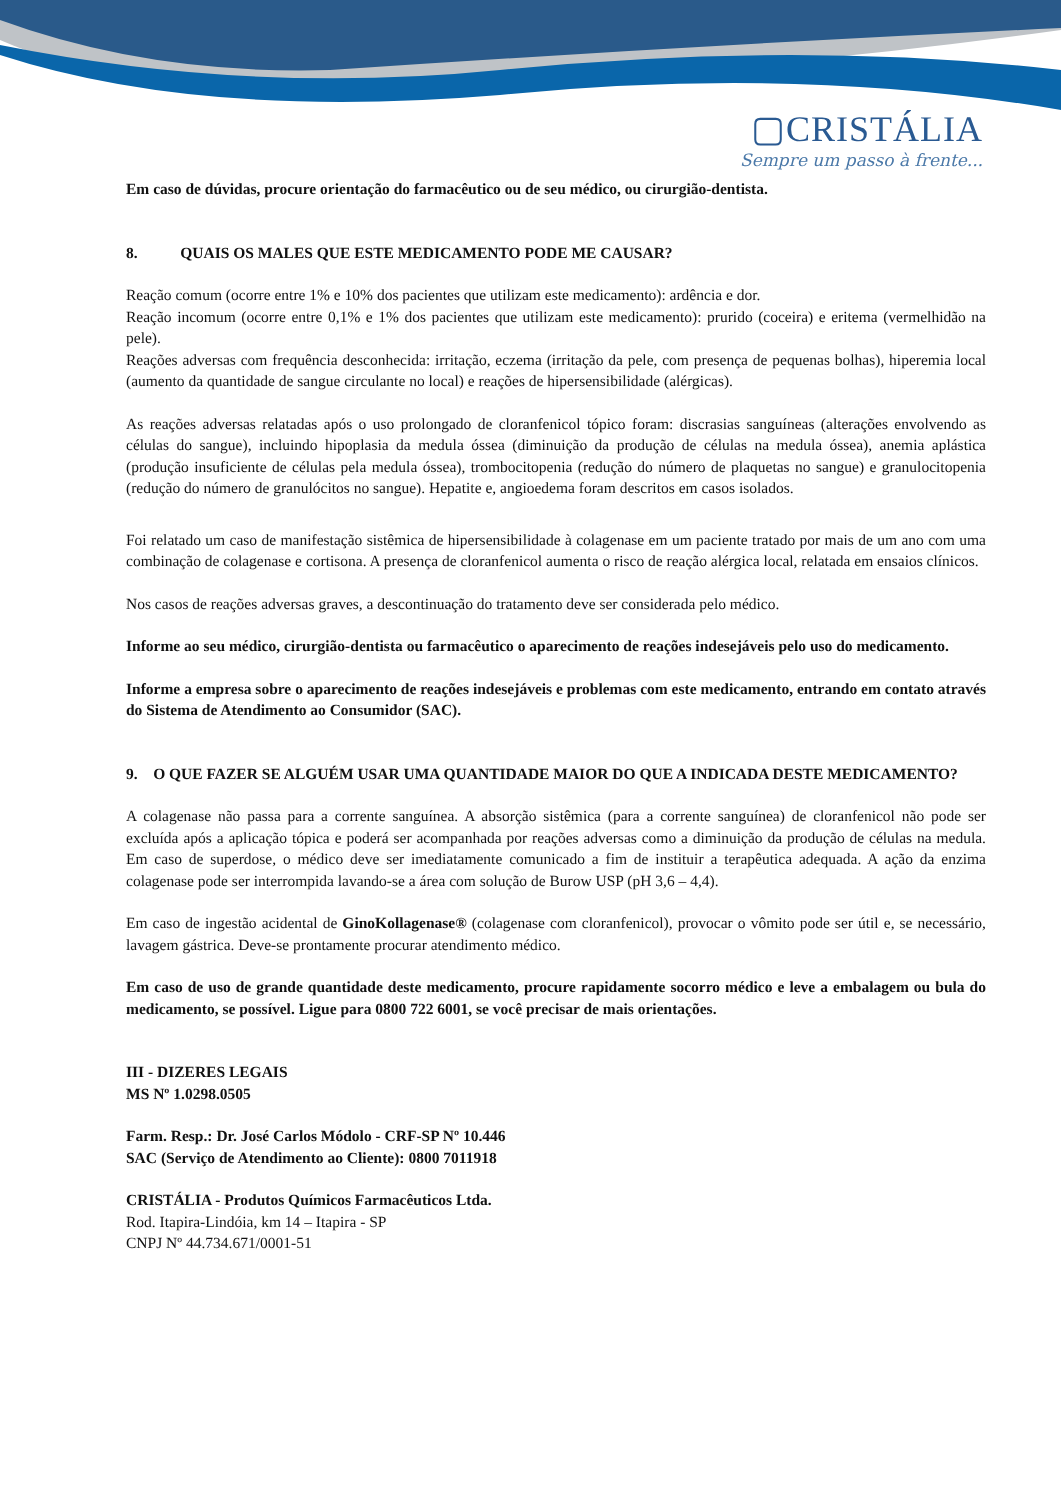▢CRISTÁLIA
Sempre um passo à frente...
Em caso de dúvidas, procure orientação do farmacêutico ou de seu médico, ou cirurgião-dentista.
8. QUAIS OS MALES QUE ESTE MEDICAMENTO PODE ME CAUSAR?
Reação comum (ocorre entre 1% e 10% dos pacientes que utilizam este medicamento): ardência e dor.
Reação incomum (ocorre entre 0,1% e 1% dos pacientes que utilizam este medicamento): prurido (coceira) e eritema (vermelhidão na pele).
Reações adversas com frequência desconhecida: irritação, eczema (irritação da pele, com presença de pequenas bolhas), hiperemia local (aumento da quantidade de sangue circulante no local) e reações de hipersensibilidade (alérgicas).
As reações adversas relatadas após o uso prolongado de cloranfenicol tópico foram: discrasias sanguíneas (alterações envolvendo as células do sangue), incluindo hipoplasia da medula óssea (diminuição da produção de células na medula óssea), anemia aplástica (produção insuficiente de células pela medula óssea), trombocitopenia (redução do número de plaquetas no sangue) e granulocitopenia (redução do número de granulócitos no sangue). Hepatite e, angioedema foram descritos em casos isolados.
Foi relatado um caso de manifestação sistêmica de hipersensibilidade à colagenase em um paciente tratado por mais de um ano com uma combinação de colagenase e cortisona. A presença de cloranfenicol aumenta o risco de reação alérgica local, relatada em ensaios clínicos.
Nos casos de reações adversas graves, a descontinuação do tratamento deve ser considerada pelo médico.
Informe ao seu médico, cirurgião-dentista ou farmacêutico o aparecimento de reações indesejáveis pelo uso do medicamento.
Informe a empresa sobre o aparecimento de reações indesejáveis e problemas com este medicamento, entrando em contato através do Sistema de Atendimento ao Consumidor (SAC).
9. O QUE FAZER SE ALGUÉM USAR UMA QUANTIDADE MAIOR DO QUE A INDICADA DESTE MEDICAMENTO?
A colagenase não passa para a corrente sanguínea. A absorção sistêmica (para a corrente sanguínea) de cloranfenicol não pode ser excluída após a aplicação tópica e poderá ser acompanhada por reações adversas como a diminuição da produção de células na medula. Em caso de superdose, o médico deve ser imediatamente comunicado a fim de instituir a terapêutica adequada. A ação da enzima colagenase pode ser interrompida lavando-se a área com solução de Burow USP (pH 3,6 – 4,4).
Em caso de ingestão acidental de GinoKollagenase® (colagenase com cloranfenicol), provocar o vômito pode ser útil e, se necessário, lavagem gástrica. Deve-se prontamente procurar atendimento médico.
Em caso de uso de grande quantidade deste medicamento, procure rapidamente socorro médico e leve a embalagem ou bula do medicamento, se possível. Ligue para 0800 722 6001, se você precisar de mais orientações.
III - DIZERES LEGAIS
MS Nº 1.0298.0505
Farm. Resp.: Dr. José Carlos Módolo - CRF-SP Nº 10.446
SAC (Serviço de Atendimento ao Cliente): 0800 7011918
CRISTÁLIA - Produtos Químicos Farmacêuticos Ltda.
Rod. Itapira-Lindóia, km 14 – Itapira - SP
CNPJ Nº 44.734.671/0001-51